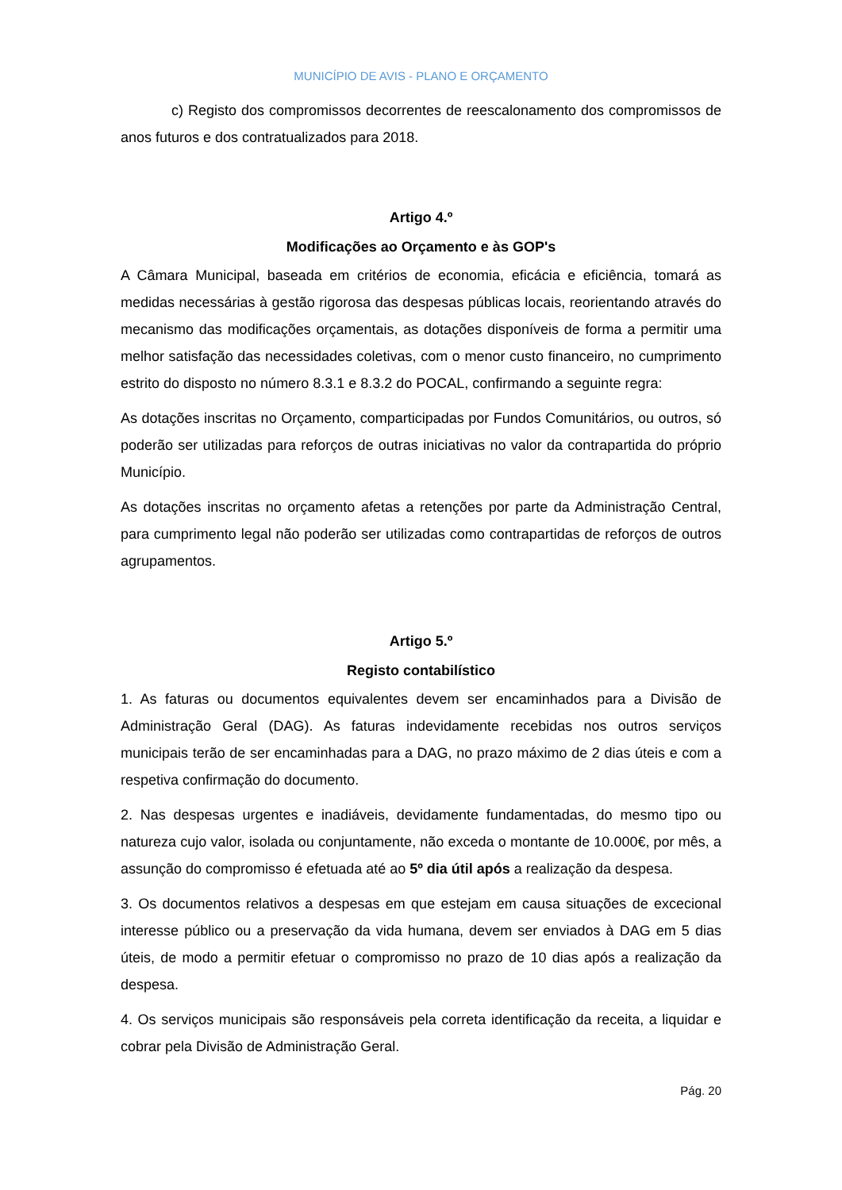MUNICÍPIO DE AVIS - PLANO E ORÇAMENTO
c) Registo dos compromissos decorrentes de reescalonamento dos compromissos de anos futuros e dos contratualizados para 2018.
Artigo 4.º
Modificações ao Orçamento e às GOP's
A Câmara Municipal, baseada em critérios de economia, eficácia e eficiência, tomará as medidas necessárias à gestão rigorosa das despesas públicas locais, reorientando através do mecanismo das modificações orçamentais, as dotações disponíveis de forma a permitir uma melhor satisfação das necessidades coletivas, com o menor custo financeiro, no cumprimento estrito do disposto no número 8.3.1 e 8.3.2 do POCAL, confirmando a seguinte regra:
As dotações inscritas no Orçamento, comparticipadas por Fundos Comunitários, ou outros, só poderão ser utilizadas para reforços de outras iniciativas no valor da contrapartida do próprio Município.
As dotações inscritas no orçamento afetas a retenções por parte da Administração Central, para cumprimento legal não poderão ser utilizadas como contrapartidas de reforços de outros agrupamentos.
Artigo 5.º
Registo contabilístico
1. As faturas ou documentos equivalentes devem ser encaminhados para a Divisão de Administração Geral (DAG). As faturas indevidamente recebidas nos outros serviços municipais terão de ser encaminhadas para a DAG, no prazo máximo de 2 dias úteis e com a respetiva confirmação do documento.
2. Nas despesas urgentes e inadiáveis, devidamente fundamentadas, do mesmo tipo ou natureza cujo valor, isolada ou conjuntamente, não exceda o montante de 10.000€, por mês, a assunção do compromisso é efetuada até ao 5º dia útil após a realização da despesa.
3. Os documentos relativos a despesas em que estejam em causa situações de excecional interesse público ou a preservação da vida humana, devem ser enviados à DAG em 5 dias úteis, de modo a permitir efetuar o compromisso no prazo de 10 dias após a realização da despesa.
4. Os serviços municipais são responsáveis pela correta identificação da receita, a liquidar e cobrar pela Divisão de Administração Geral.
Pág. 20